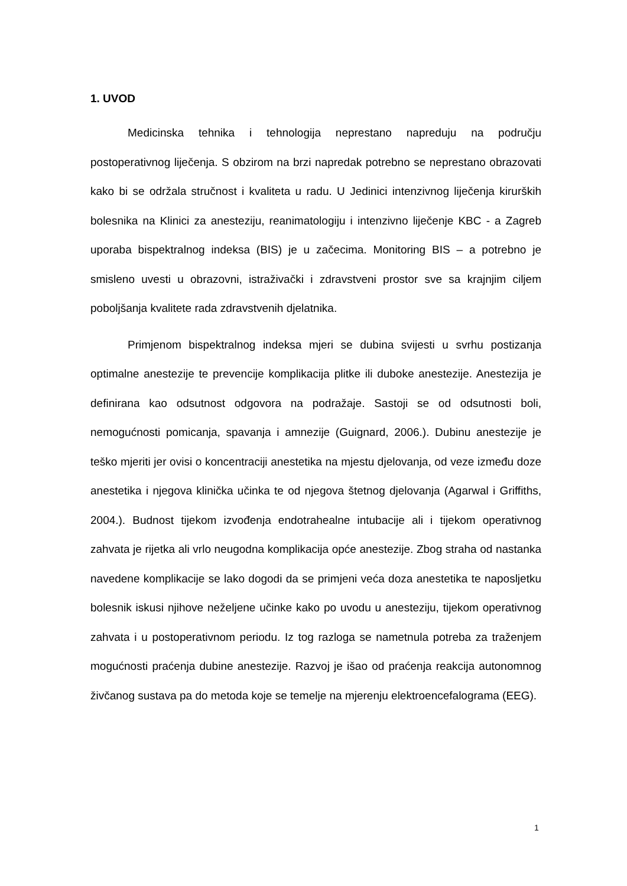1. UVOD
Medicinska tehnika i tehnologija neprestano napreduju na području postoperativnog liječenja. S obzirom na brzi napredak potrebno se neprestano obrazovati kako bi se održala stručnost i kvaliteta u radu. U Jedinici intenzivnog liječenja kirurških bolesnika na Klinici za anesteziju, reanimatologiju i intenzivno liječenje KBC - a Zagreb uporaba bispektralnog indeksa (BIS) je u začecima. Monitoring BIS – a potrebno je smisleno uvesti u obrazovni, istraživački i zdravstveni prostor sve sa krajnjim ciljem poboljšanja kvalitete rada zdravstvenih djelatnika.
Primjenom bispektralnog indeksa mjeri se dubina svijesti u svrhu postizanja optimalne anestezije te prevencije komplikacija plitke ili duboke anestezije. Anestezija je definirana kao odsutnost odgovora na podražaje. Sastoji se od odsutnosti boli, nemogućnosti pomicanja, spavanja i amnezije (Guignard, 2006.). Dubinu anestezije je teško mjeriti jer ovisi o koncentraciji anestetika na mjestu djelovanja, od veze između doze anestetika i njegova klinička učinka te od njegova štetnog djelovanja (Agarwal i Griffiths, 2004.). Budnost tijekom izvođenja endotrahealne intubacije ali i tijekom operativnog zahvata je rijetka ali vrlo neugodna komplikacija opće anestezije. Zbog straha od nastanka navedene komplikacije se lako dogodi da se primjeni veća doza anestetika te naposljetku bolesnik iskusi njihove neželjene učinke kako po uvodu u anesteziju, tijekom operativnog zahvata i u postoperativnom periodu. Iz tog razloga se nametnula potreba za traženjem mogućnosti praćenja dubine anestezije. Razvoj je išao od praćenja reakcija autonomnog živčanog sustava pa do metoda koje se temelje na mjerenju elektroencefalograma (EEG).
1